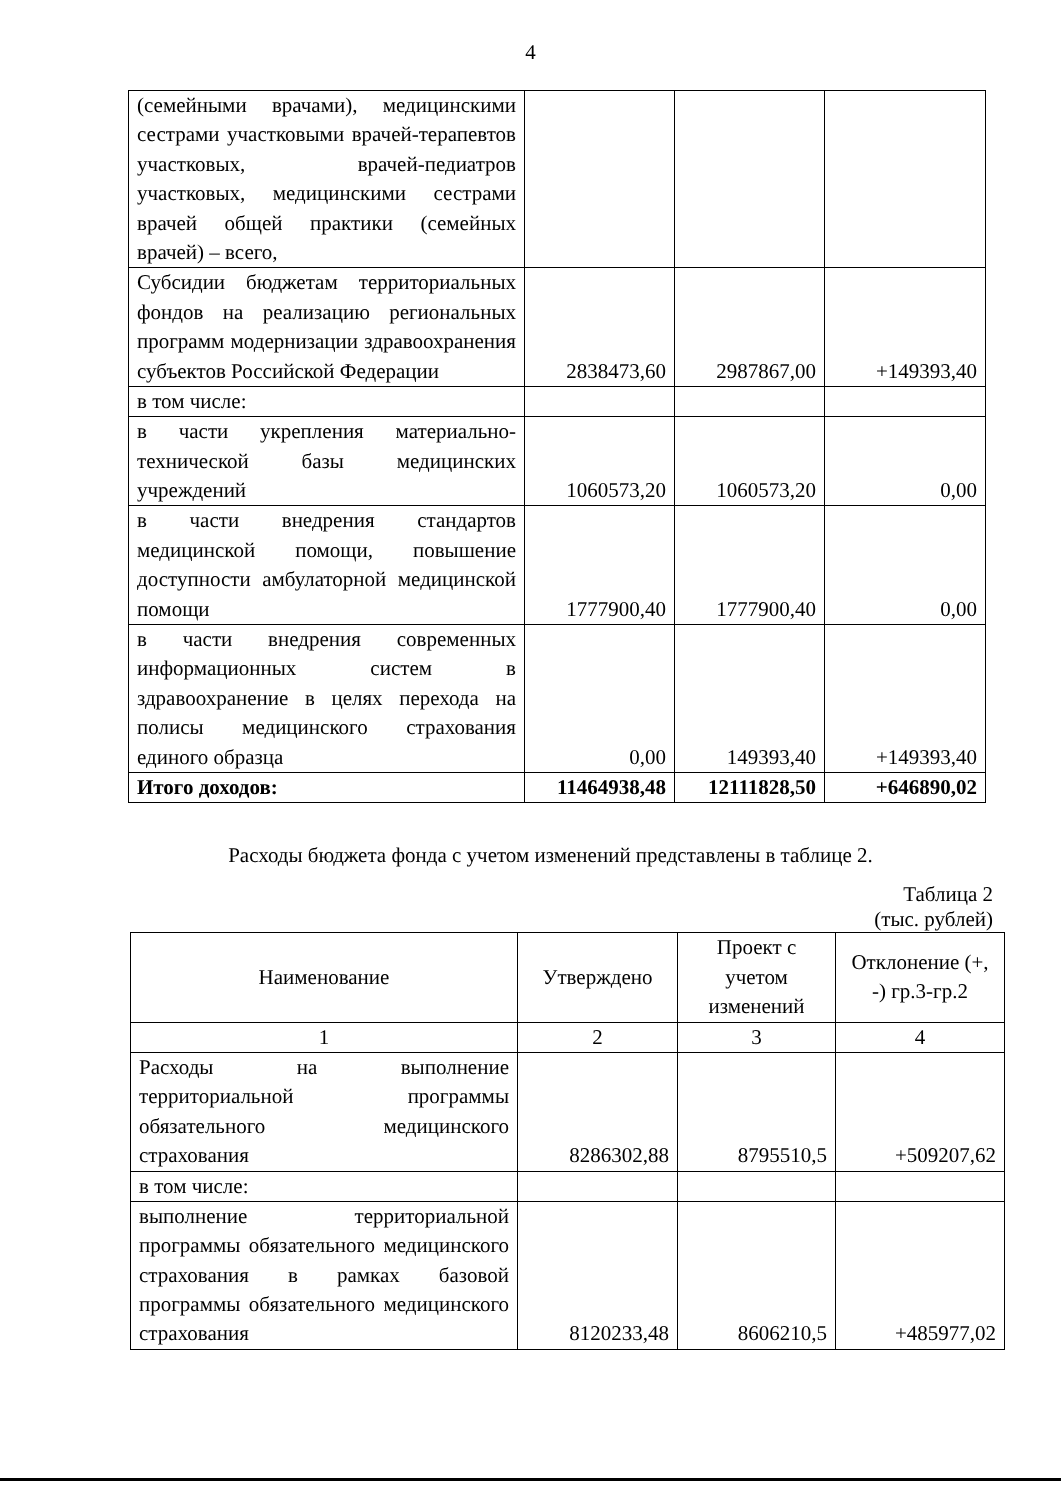4
| (семейными врачами), медицинскими сестрами участковыми врачей-терапевтов участковых, врачей-педиатров участковых, медицинскими сестрами врачей общей практики (семейных врачей) – всего, | | | |
| Субсидии бюджетам территориальных фондов на реализацию региональных программ модернизации здравоохранения субъектов Российской Федерации | 2838473,60 | 2987867,00 | +149393,40 |
| в том числе: | | | |
| в части укрепления материально-технической базы медицинских учреждений | 1060573,20 | 1060573,20 | 0,00 |
| в части внедрения стандартов медицинской помощи, повышение доступности амбулаторной медицинской помощи | 1777900,40 | 1777900,40 | 0,00 |
| в части внедрения современных информационных систем в здравоохранение в целях перехода на полисы медицинского страхования единого образца | 0,00 | 149393,40 | +149393,40 |
| Итого доходов: | 11464938,48 | 12111828,50 | +646890,02 |
Расходы бюджета фонда с учетом изменений представлены в таблице 2.
Таблица 2
(тыс. рублей)
| Наименование | Утверждено | Проект с учетом изменений | Отклонение (+, -) гр.3-гр.2 |
| --- | --- | --- | --- |
| 1 | 2 | 3 | 4 |
| Расходы на выполнение территориальной программы обязательного медицинского страхования | 8286302,88 | 8795510,5 | +509207,62 |
| в том числе: | | | |
| выполнение территориальной программы обязательного медицинского страхования в рамках базовой программы обязательного медицинского страхования | 8120233,48 | 8606210,5 | +485977,02 |